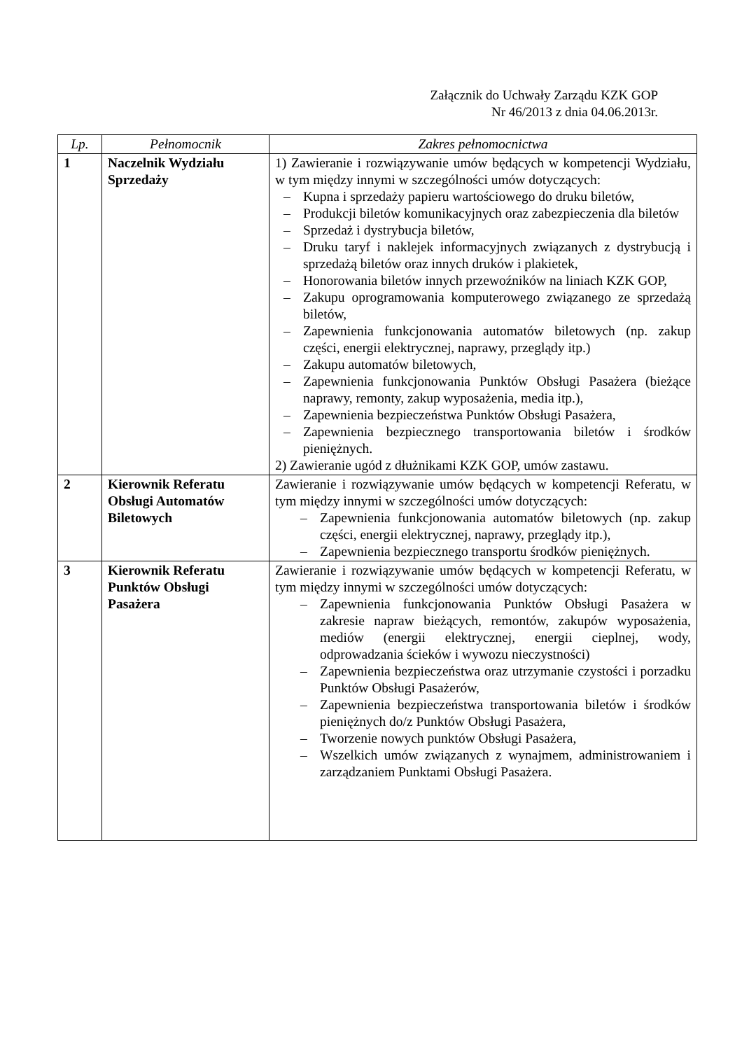Załącznik do Uchwały Zarządu KZK GOP
Nr 46/2013 z dnia 04.06.2013r.
| Lp. | Pełnomocnik | Zakres pełnomocnictwa |
| --- | --- | --- |
| 1 | Naczelnik Wydziału Sprzedaży | 1) Zawieranie i rozwiązywanie umów będących w kompetencji Wydziału, w tym między innymi w szczególności umów dotyczących: – Kupna i sprzedaży papieru wartościowego do druku biletów, – Produkcji biletów komunikacyjnych oraz zabezpieczenia dla biletów – Sprzedaż i dystrybucja biletów, – Druku taryf i naklejek informacyjnych związanych z dystrybucją i sprzedażą biletów oraz innych druków i plakietek, – Honorowania biletów innych przewoźników na liniach KZK GOP, – Zakupu oprogramowania komputerowego związanego ze sprzedażą biletów, – Zapewnienia funkcjonowania automatów biletowych (np. zakup części, energii elektrycznej, naprawy, przeglądy itp.) – Zakupu automatów biletowych, – Zapewnienia funkcjonowania Punktów Obsługi Pasażera (bieżące naprawy, remonty, zakup wyposażenia, media itp.), – Zapewnienia bezpieczeństwa Punktów Obsługi Pasażera, – Zapewnienia bezpiecznego transportowania biletów i środków pieniężnych. 2) Zawieranie ugód z dłużnikami KZK GOP, umów zastawu. |
| 2 | Kierownik Referatu Obsługi Automatów Biletowych | Zawieranie i rozwiązywanie umów będących w kompetencji Referatu, w tym między innymi w szczególności umów dotyczących: – Zapewnienia funkcjonowania automatów biletowych (np. zakup części, energii elektrycznej, naprawy, przeglądy itp.), – Zapewnienia bezpiecznego transportu środków pieniężnych. |
| 3 | Kierownik Referatu Punktów Obsługi Pasażera | Zawieranie i rozwiązywanie umów będących w kompetencji Referatu, w tym między innymi w szczególności umów dotyczących: – Zapewnienia funkcjonowania Punktów Obsługi Pasażera w zakresie napraw bieżących, remontów, zakupów wyposażenia, mediów (energii elektrycznej, energii cieplnej, wody, odprowadzania ścieków i wywozu nieczystności) – Zapewnienia bezpieczeństwa oraz utrzymanie czystości i porzadku Punktów Obsługi Pasażerów, – Zapewnienia bezpieczeństwa transportowania biletów i środków pieniężnych do/z Punktów Obsługi Pasażera, – Tworzenie nowych punktów Obsługi Pasażera, – Wszelkich umów związanych z wynajmem, administrowaniem i zarządzaniem Punktami Obsługi Pasażera. |